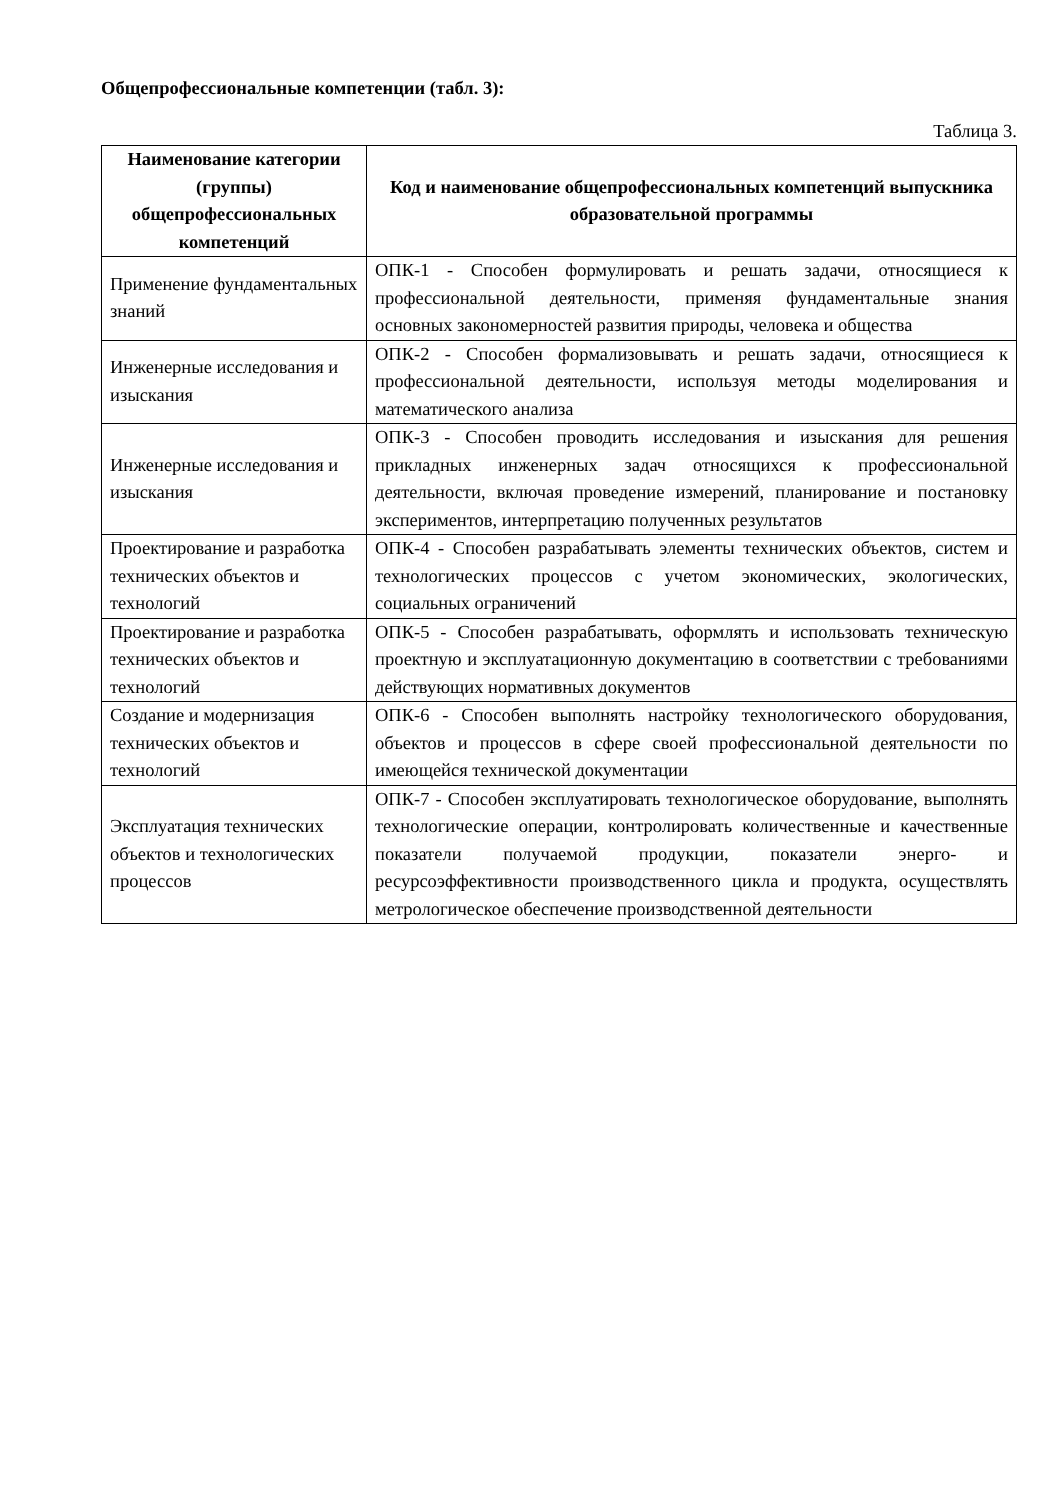Общепрофессиональные компетенции (табл. 3):
Таблица 3.
| Наименование категории (группы) общепрофессиональных компетенций | Код и наименование общепрофессиональных компетенций выпускника образовательной программы |
| --- | --- |
| Применение фундаментальных знаний | ОПК-1 - Способен формулировать и решать задачи, относящиеся к профессиональной деятельности, применяя фундаментальные знания основных закономерностей развития природы, человека и общества |
| Инженерные исследования и изыскания | ОПК-2 - Способен формализовывать и решать задачи, относящиеся к профессиональной деятельности, используя методы моделирования и математического анализа |
| Инженерные исследования и изыскания | ОПК-3 - Способен проводить исследования и изыскания для решения прикладных инженерных задач относящихся к профессиональной деятельности, включая проведение измерений, планирование и постановку экспериментов, интерпретацию полученных результатов |
| Проектирование и разработка технических объектов и технологий | ОПК-4 - Способен разрабатывать элементы технических объектов, систем и технологических процессов с учетом экономических, экологических, социальных ограничений |
| Проектирование и разработка технических объектов и технологий | ОПК-5 - Способен разрабатывать, оформлять и использовать техническую проектную и эксплуатационную документацию в соответствии с требованиями действующих нормативных документов |
| Создание и модернизация технических объектов и технологий | ОПК-6 - Способен выполнять настройку технологического оборудования, объектов и процессов в сфере своей профессиональной деятельности по имеющейся технической документации |
| Эксплуатация технических объектов и технологических процессов | ОПК-7 - Способен эксплуатировать технологическое оборудование, выполнять технологические операции, контролировать количественные и качественные показатели получаемой продукции, показатели энерго- и ресурсоэффективности производственного цикла и продукта, осуществлять метрологическое обеспечение производственной деятельности |